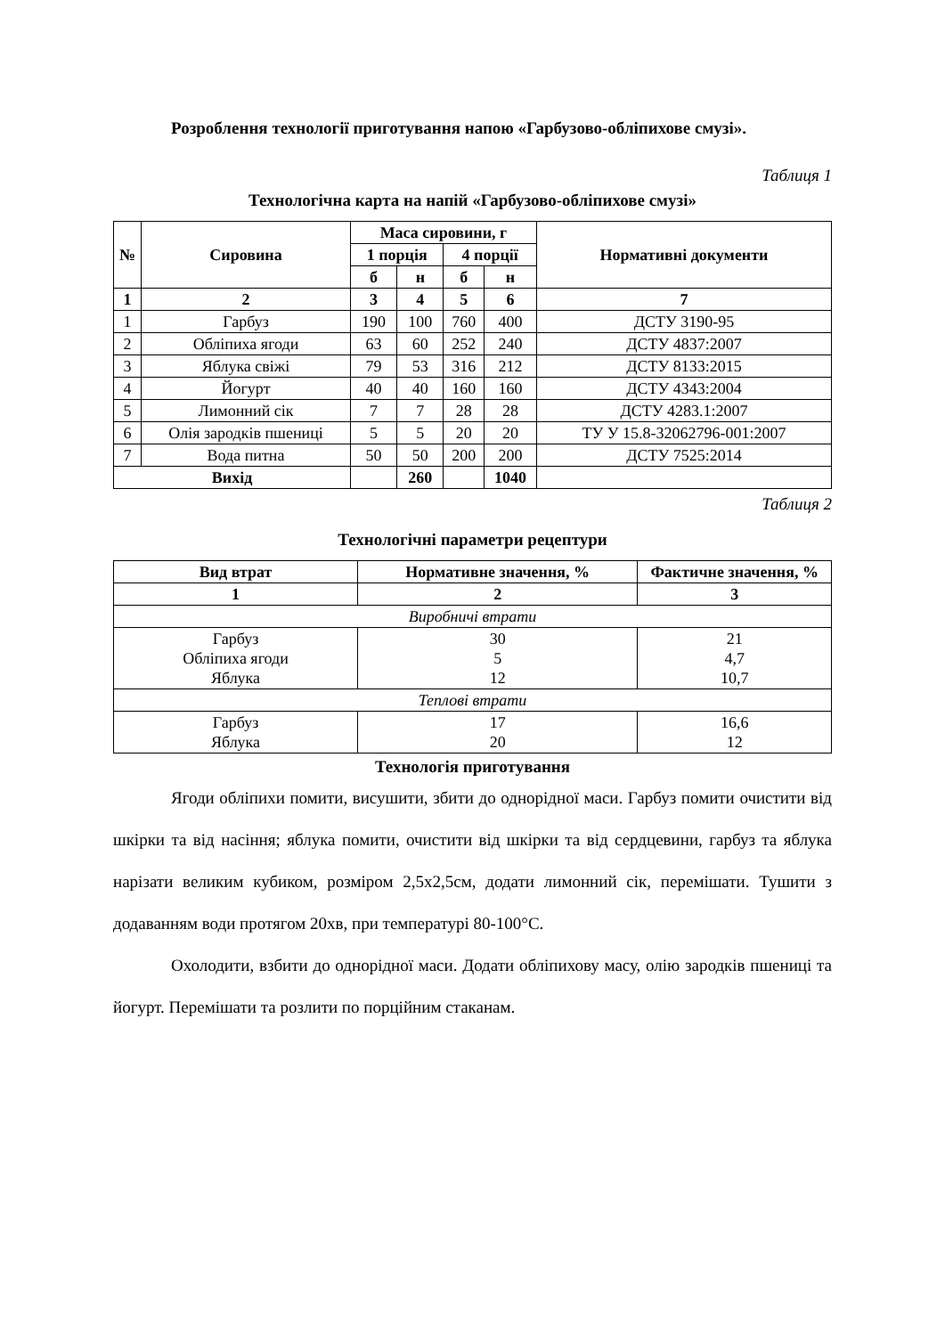Розроблення технології приготування напою «Гарбузово-обліпихове смузі».
Таблиця 1
Технологічна карта на напій «Гарбузово-обліпихове смузі»
| № | Сировина | Маса сировини, г | | | | Нормативні документи |
| --- | --- | --- | --- | --- | --- | --- |
| | | 1 порція | | 4 порції | | |
| | | б | н | б | н | |
| 1 | 2 | 3 | 4 | 5 | 6 | 7 |
| 1 | Гарбуз | 190 | 100 | 760 | 400 | ДСТУ 3190-95 |
| 2 | Обліпиха ягоди | 63 | 60 | 252 | 240 | ДСТУ 4837:2007 |
| 3 | Яблука свіжі | 79 | 53 | 316 | 212 | ДСТУ 8133:2015 |
| 4 | Йогурт | 40 | 40 | 160 | 160 | ДСТУ 4343:2004 |
| 5 | Лимонний сік | 7 | 7 | 28 | 28 | ДСТУ 4283.1:2007 |
| 6 | Олія зародків пшениці | 5 | 5 | 20 | 20 | ТУ У 15.8-32062796-001:2007 |
| 7 | Вода питна | 50 | 50 | 200 | 200 | ДСТУ 7525:2014 |
| Вихід | | | 260 | | 1040 | |
Таблиця 2
Технологічні параметри рецептури
| Вид втрат | Нормативне значення, % | Фактичне значення, % |
| --- | --- | --- |
| 1 | 2 | 3 |
| Виробничі втрати | | |
| Гарбуз Обліпиха ягоди Яблука | 30 5 12 | 21 4,7 10,7 |
| Теплові втрати | | |
| Гарбуз Яблука | 17 20 | 16,6 12 |
Технологія приготування
Ягоди обліпихи помити, висушити, збити до однорідної маси. Гарбуз помити очистити від шкірки та від насіння; яблука помити, очистити від шкірки та від сердцевини, гарбуз та яблука нарізати великим кубиком, розміром 2,5х2,5см, додати лимонний сік, перемішати. Тушити з додаванням води протягом 20хв, при температурі 80-100°С.
Охолодити, взбити до однорідної маси. Додати обліпихову масу, олію зародків пшениці та йогурт. Перемішати та розлити по порційним стаканам.